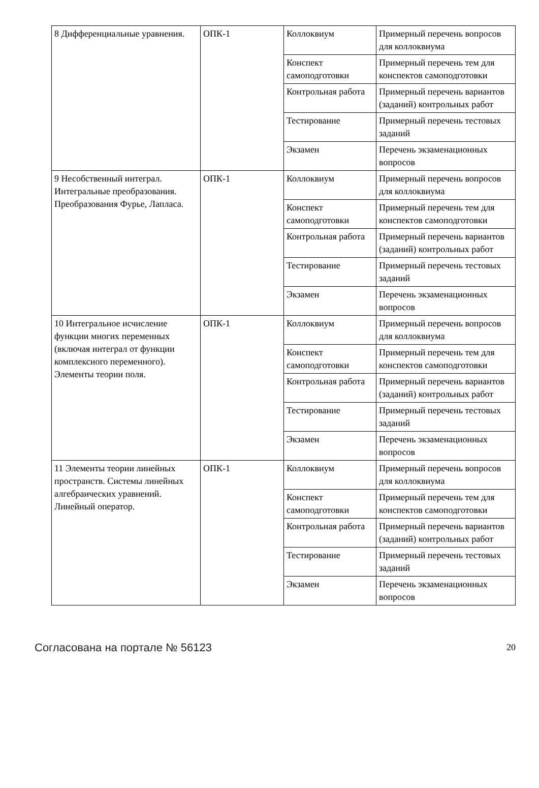| 8 Дифференциальные уравнения. | ОПК-1 | Коллоквиум | Примерный перечень вопросов для коллоквиума |
| | | Конспект самоподготовки | Примерный перечень тем для конспектов самоподготовки |
| | | Контрольная работа | Примерный перечень вариантов (заданий) контрольных работ |
| | | Тестирование | Примерный перечень тестовых заданий |
| | | Экзамен | Перечень экзаменационных вопросов |
| 9 Несобственный интеграл. Интегральные преобразования. Преобразования Фурье, Лапласа. | ОПК-1 | Коллоквиум | Примерный перечень вопросов для коллоквиума |
| | | Конспект самоподготовки | Примерный перечень тем для конспектов самоподготовки |
| | | Контрольная работа | Примерный перечень вариантов (заданий) контрольных работ |
| | | Тестирование | Примерный перечень тестовых заданий |
| | | Экзамен | Перечень экзаменационных вопросов |
| 10 Интегральное исчисление функции многих переменных (включая интеграл от функции комплексного переменного). Элементы теории поля. | ОПК-1 | Коллоквиум | Примерный перечень вопросов для коллоквиума |
| | | Конспект самоподготовки | Примерный перечень тем для конспектов самоподготовки |
| | | Контрольная работа | Примерный перечень вариантов (заданий) контрольных работ |
| | | Тестирование | Примерный перечень тестовых заданий |
| | | Экзамен | Перечень экзаменационных вопросов |
| 11 Элементы теории линейных пространств. Системы линейных алгебраических уравнений. Линейный оператор. | ОПК-1 | Коллоквиум | Примерный перечень вопросов для коллоквиума |
| | | Конспект самоподготовки | Примерный перечень тем для конспектов самоподготовки |
| | | Контрольная работа | Примерный перечень вариантов (заданий) контрольных работ |
| | | Тестирование | Примерный перечень тестовых заданий |
| | | Экзамен | Перечень экзаменационных вопросов |
Согласована на портале № 56123 20